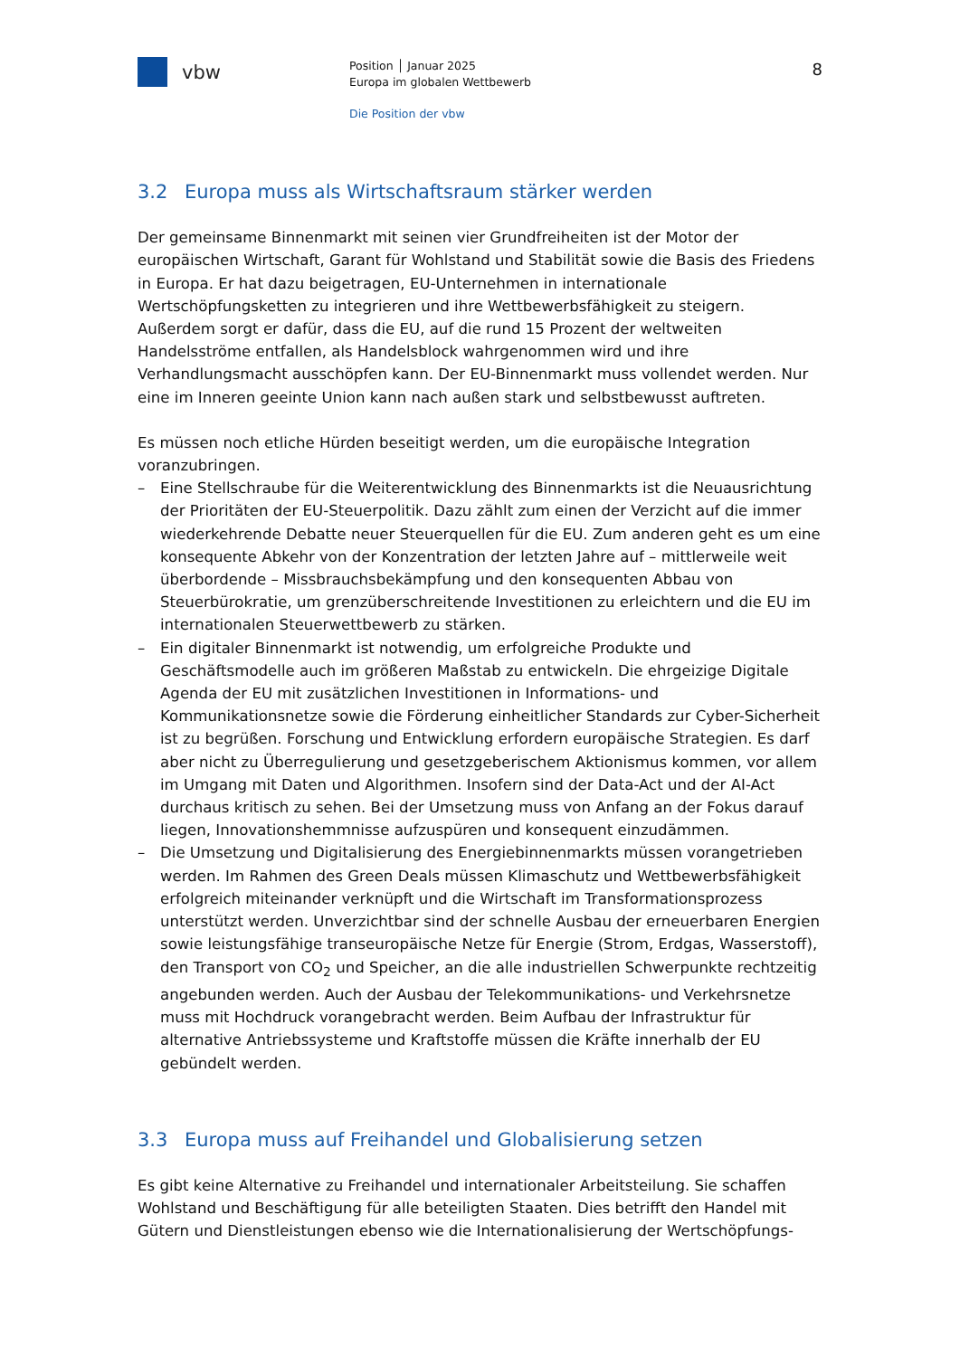vbw
Position │ Januar 2025
Europa im globalen Wettbewerb
Die Position der vbw
8
3.2 Europa muss als Wirtschaftsraum stärker werden
Der gemeinsame Binnenmarkt mit seinen vier Grundfreiheiten ist der Motor der europäischen Wirtschaft, Garant für Wohlstand und Stabilität sowie die Basis des Friedens in Europa. Er hat dazu beigetragen, EU-Unternehmen in internationale Wertschöpfungsketten zu integrieren und ihre Wettbewerbsfähigkeit zu steigern. Außerdem sorgt er dafür, dass die EU, auf die rund 15 Prozent der weltweiten Handelsströme entfallen, als Handelsblock wahrgenommen wird und ihre Verhandlungsmacht ausschöpfen kann. Der EU-Binnenmarkt muss vollendet werden. Nur eine im Inneren geeinte Union kann nach außen stark und selbstbewusst auftreten.
Es müssen noch etliche Hürden beseitigt werden, um die europäische Integration voranzubringen.
– Eine Stellschraube für die Weiterentwicklung des Binnenmarkts ist die Neuausrichtung der Prioritäten der EU-Steuerpolitik. Dazu zählt zum einen der Verzicht auf die immer wiederkehrende Debatte neuer Steuerquellen für die EU. Zum anderen geht es um eine konsequente Abkehr von der Konzentration der letzten Jahre auf – mittlerweile weit überbordende – Missbrauchsbekämpfung und den konsequenten Abbau von Steuerbürokratie, um grenzüberschreitende Investitionen zu erleichtern und die EU im internationalen Steuerwettbewerb zu stärken.
– Ein digitaler Binnenmarkt ist notwendig, um erfolgreiche Produkte und Geschäftsmodelle auch im größeren Maßstab zu entwickeln. Die ehrgeizige Digitale Agenda der EU mit zusätzlichen Investitionen in Informations- und Kommunikationsnetze sowie die Förderung einheitlicher Standards zur Cyber-Sicherheit ist zu begrüßen. Forschung und Entwicklung erfordern europäische Strategien. Es darf aber nicht zu Überregulierung und gesetzgeberischem Aktionismus kommen, vor allem im Umgang mit Daten und Algorithmen. Insofern sind der Data-Act und der AI-Act durchaus kritisch zu sehen. Bei der Umsetzung muss von Anfang an der Fokus darauf liegen, Innovationshemmnisse aufzuspüren und konsequent einzudämmen.
– Die Umsetzung und Digitalisierung des Energiebinnenmarkts müssen vorangetrieben werden. Im Rahmen des Green Deals müssen Klimaschutz und Wettbewerbsfähigkeit erfolgreich miteinander verknüpft und die Wirtschaft im Transformationsprozess unterstützt werden. Unverzichtbar sind der schnelle Ausbau der erneuerbaren Energien sowie leistungsfähige transeuropäische Netze für Energie (Strom, Erdgas, Wasserstoff), den Transport von CO<sub>2</sub> und Speicher, an die alle industriellen Schwerpunkte rechtzeitig angebunden werden. Auch der Ausbau der Telekommunikations- und Verkehrsnetze muss mit Hochdruck vorangebracht werden. Beim Aufbau der Infrastruktur für alternative Antriebssysteme und Kraftstoffe müssen die Kräfte innerhalb der EU gebündelt werden.
3.3 Europa muss auf Freihandel und Globalisierung setzen
Es gibt keine Alternative zu Freihandel und internationaler Arbeitsteilung. Sie schaffen Wohlstand und Beschäftigung für alle beteiligten Staaten. Dies betrifft den Handel mit Gütern und Dienstleistungen ebenso wie die Internationalisierung der Wertschöpfungs-